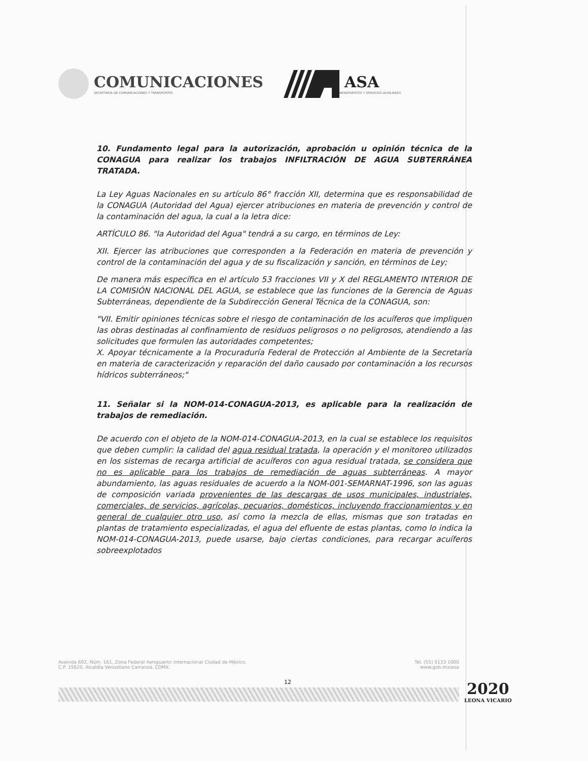COMUNICACIONES
SECRETARÍA DE COMUNICACIONES Y TRANSPORTES
ASA
AEROPUERTOS Y SERVICIOS AUXILIARES
10. Fundamento legal para la autorización, aprobación u opinión técnica de la CONAGUA para realizar los trabajos INFILTRACIÓN DE AGUA SUBTERRÁNEA TRATADA.
La Ley Aguas Nacionales en su artículo 86° fracción XII, determina que es responsabilidad de la CONAGUA (Autoridad del Agua) ejercer atribuciones en materia de prevención y control de la contaminación del agua, la cual a la letra dice:
ARTÍCULO 86. "la Autoridad del Agua" tendrá a su cargo, en términos de Ley:
XII. Ejercer las atribuciones que corresponden a la Federación en materia de prevención y control de la contaminación del agua y de su fiscalización y sanción, en términos de Ley;
De manera más específica en el artículo 53 fracciones VII y X del REGLAMENTO INTERIOR DE LA COMISIÓN NACIONAL DEL AGUA, se establece que las funciones de la Gerencia de Aguas Subterráneas, dependiente de la Subdirección General Técnica de la CONAGUA, son:
"VII. Emitir opiniones técnicas sobre el riesgo de contaminación de los acuíferos que impliquen las obras destinadas al confinamiento de residuos peligrosos o no peligrosos, atendiendo a las solicitudes que formulen las autoridades competentes;
X. Apoyar técnicamente a la Procuraduría Federal de Protección al Ambiente de la Secretaría en materia de caracterización y reparación del daño causado por contaminación a los recursos hídricos subterráneos;"
11. Señalar si la NOM-014-CONAGUA-2013, es aplicable para la realización de trabajos de remediación.
De acuerdo con el objeto de la NOM-014-CONAGUA-2013, en la cual se establece los requisitos que deben cumplir: la calidad del agua residual tratada, la operación y el monitoreo utilizados en los sistemas de recarga artificial de acuíferos con agua residual tratada, se considera que no es aplicable para los trabajos de remediación de aguas subterráneas. A mayor abundamiento, las aguas residuales de acuerdo a la NOM-001-SEMARNAT-1996, son las aguas de composición variada provenientes de las descargas de usos municipales, industriales, comerciales, de servicios, agrícolas, pecuarios, domésticos, incluyendo fraccionamientos y en general de cualquier otro uso, así como la mezcla de ellas, mismas que son tratadas en plantas de tratamiento especializadas, el agua del efluente de estas plantas, como lo indica la NOM-014-CONAGUA-2013, puede usarse, bajo ciertas condiciones, para recargar acuíferos sobreexplotados
Avenida 602, Núm. 161, Zona Federal Aeropuerto Internacional Ciudad de México,
C.P. 15620, Alcaldía Venustiano Carranza, CDMX.
Tel. (55) 5133 1000
www.gob.mx/asa
12
2020
LEONA VICARIO